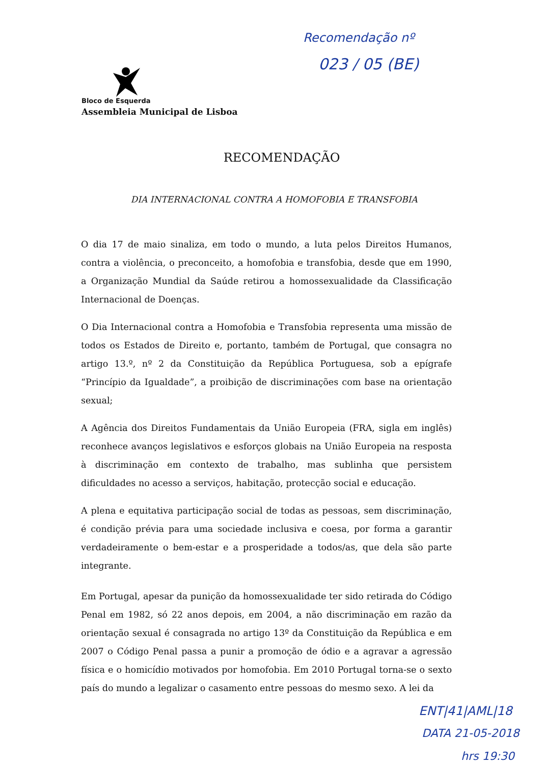Recomendação nº
023 / 05 (BE)
Bloco de Esquerda
Assembleia Municipal de Lisboa
RECOMENDAÇÃO
DIA INTERNACIONAL CONTRA A HOMOFOBIA E TRANSFOBIA
O dia 17 de maio sinaliza, em todo o mundo, a luta pelos Direitos Humanos, contra a violência, o preconceito, a homofobia e transfobia, desde que em 1990, a Organização Mundial da Saúde retirou a homossexualidade da Classificação Internacional de Doenças.
O Dia Internacional contra a Homofobia e Transfobia representa uma missão de todos os Estados de Direito e, portanto, também de Portugal, que consagra no artigo 13.º, nº 2 da Constituição da República Portuguesa, sob a epígrafe “Princípio da Igualdade”, a proibição de discriminações com base na orientação sexual;
A Agência dos Direitos Fundamentais da União Europeia (FRA, sigla em inglês) reconhece avanços legislativos e esforços globais na União Europeia na resposta à discriminação em contexto de trabalho, mas sublinha que persistem dificuldades no acesso a serviços, habitação, protecção social e educação.
A plena e equitativa participação social de todas as pessoas, sem discriminação, é condição prévia para uma sociedade inclusiva e coesa, por forma a garantir verdadeiramente o bem-estar e a prosperidade a todos/as, que dela são parte integrante.
Em Portugal, apesar da punição da homossexualidade ter sido retirada do Código Penal em 1982, só 22 anos depois, em 2004, a não discriminação em razão da orientação sexual é consagrada no artigo 13º da Constituição da República e em 2007 o Código Penal passa a punir a promoção de ódio e a agravar a agressão física e o homicídio motivados por homofobia. Em 2010 Portugal torna-se o sexto país do mundo a legalizar o casamento entre pessoas do mesmo sexo. A lei da
ENT|41|AML|18
DATA 21-05-2018
hrs 19:30